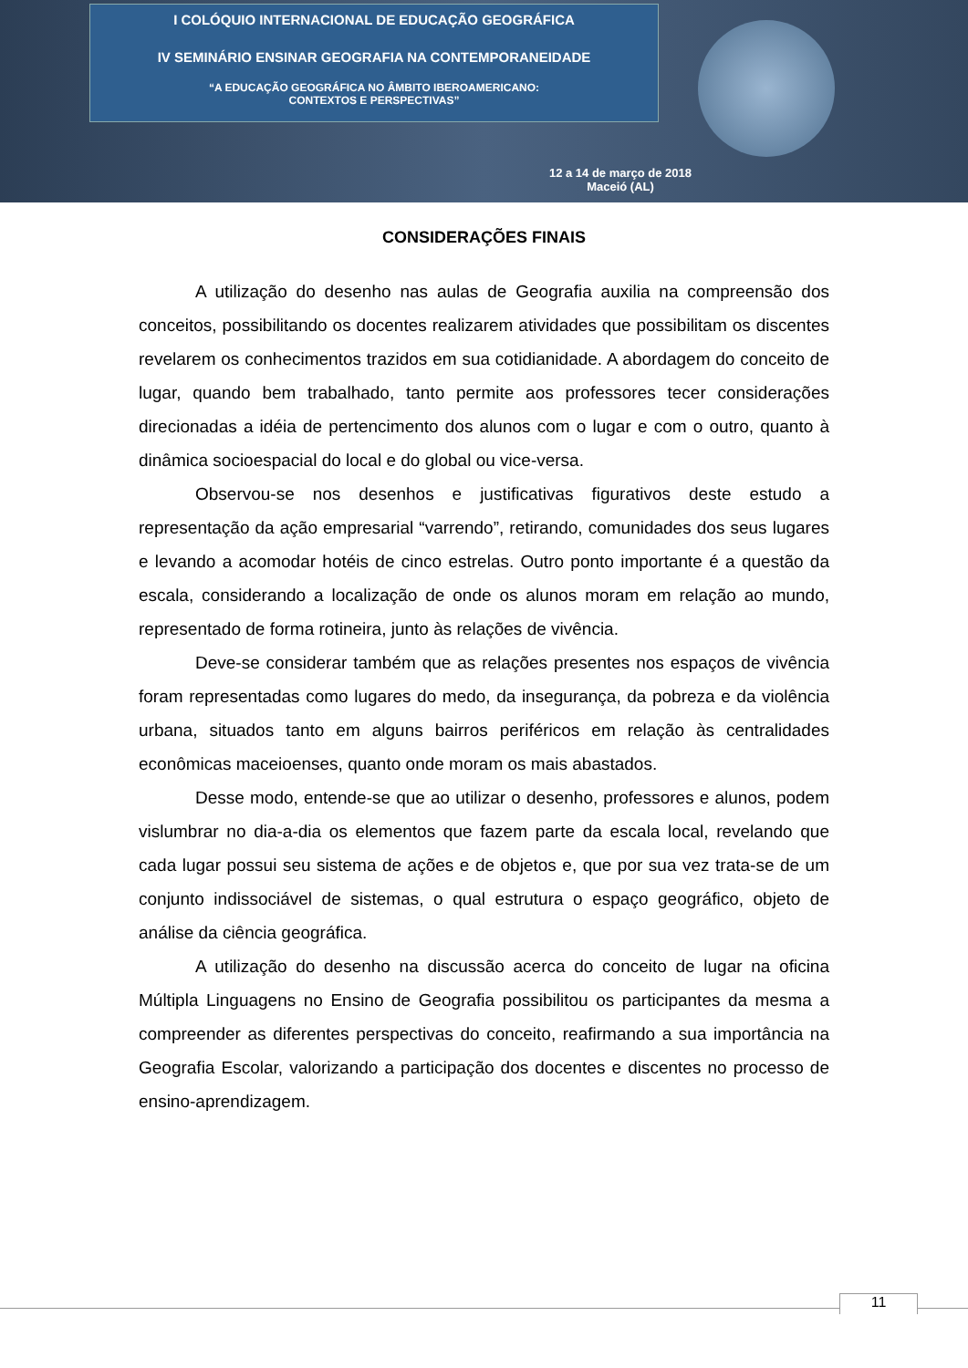I COLÓQUIO INTERNACIONAL DE EDUCAÇÃO GEOGRÁFICA
IV SEMINÁRIO ENSINAR GEOGRAFIA NA CONTEMPORANEIDADE
“A EDUCAÇÃO GEOGRÁFICA NO ÂMBITO IBEROAMERICANO:
CONTEXTOS E PERSPECTIVAS”
12 a 14 de março de 2018
Maceió (AL)
CONSIDERAÇÕES FINAIS
A utilização do desenho nas aulas de Geografia auxilia na compreensão dos conceitos, possibilitando os docentes realizarem atividades que possibilitam os discentes revelarem os conhecimentos trazidos em sua cotidianidade. A abordagem do conceito de lugar, quando bem trabalhado, tanto permite aos professores tecer considerações direcionadas a idéia de pertencimento dos alunos com o lugar e com o outro, quanto à dinâmica socioespacial do local e do global ou vice-versa.
Observou-se nos desenhos e justificativas figurativos deste estudo a representação da ação empresarial “varrendo”, retirando, comunidades dos seus lugares e levando a acomodar hotéis de cinco estrelas. Outro ponto importante é a questão da escala, considerando a localização de onde os alunos moram em relação ao mundo, representado de forma rotineira, junto às relações de vivência.
Deve-se considerar também que as relações presentes nos espaços de vivência foram representadas como lugares do medo, da insegurança, da pobreza e da violência urbana, situados tanto em alguns bairros periféricos em relação às centralidades econômicas maceioenses, quanto onde moram os mais abastados.
Desse modo, entende-se que ao utilizar o desenho, professores e alunos, podem vislumbrar no dia-a-dia os elementos que fazem parte da escala local, revelando que cada lugar possui seu sistema de ações e de objetos e, que por sua vez trata-se de um conjunto indissociável de sistemas, o qual estrutura o espaço geográfico, objeto de análise da ciência geográfica.
A utilização do desenho na discussão acerca do conceito de lugar na oficina Múltipla Linguagens no Ensino de Geografia possibilitou os participantes da mesma a compreender as diferentes perspectivas do conceito, reafirmando a sua importância na Geografia Escolar, valorizando a participação dos docentes e discentes no processo de ensino-aprendizagem.
11